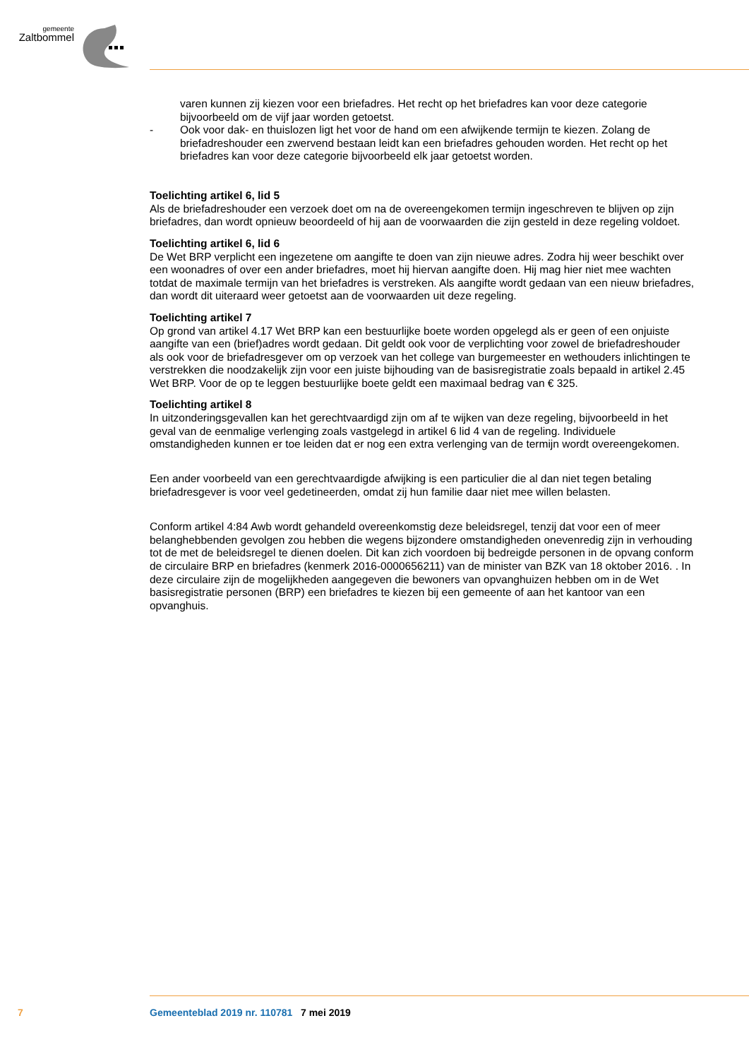gemeente
Zaltbommel
varen kunnen zij kiezen voor een briefadres. Het recht op het briefadres kan voor deze categorie bijvoorbeeld om de vijf jaar worden getoetst.
- Ook voor dak- en thuislozen ligt het voor de hand om een afwijkende termijn te kiezen. Zolang de briefadreshouder een zwervend bestaan leidt kan een briefadres gehouden worden. Het recht op het briefadres kan voor deze categorie bijvoorbeeld elk jaar getoetst worden.
Toelichting artikel 6, lid 5
Als de briefadreshouder een verzoek doet om na de overeengekomen termijn ingeschreven te blijven op zijn briefadres, dan wordt opnieuw beoordeeld of hij aan de voorwaarden die zijn gesteld in deze regeling voldoet.
Toelichting artikel 6, lid 6
De Wet BRP verplicht een ingezetene om aangifte te doen van zijn nieuwe adres. Zodra hij weer beschikt over een woonadres of over een ander briefadres, moet hij hiervan aangifte doen. Hij mag hier niet mee wachten totdat de maximale termijn van het briefadres is verstreken. Als aangifte wordt gedaan van een nieuw briefadres, dan wordt dit uiteraard weer getoetst aan de voorwaarden uit deze regeling.
Toelichting artikel 7
Op grond van artikel 4.17 Wet BRP kan een bestuurlijke boete worden opgelegd als er geen of een onjuiste aangifte van een (brief)adres wordt gedaan. Dit geldt ook voor de verplichting voor zowel de briefadreshouder als ook voor de briefadresgever om op verzoek van het college van burgemeester en wethouders inlichtingen te verstrekken die noodzakelijk zijn voor een juiste bijhouding van de basisregistratie zoals bepaald in artikel 2.45 Wet BRP. Voor de op te leggen bestuurlijke boete geldt een maximaal bedrag van € 325.
Toelichting artikel 8
In uitzonderingsgevallen kan het gerechtvaardigd zijn om af te wijken van deze regeling, bijvoorbeeld in het geval van de eenmalige verlenging zoals vastgelegd in artikel 6 lid 4 van de regeling. Individuele omstandigheden kunnen er toe leiden dat er nog een extra verlenging van de termijn wordt overeengekomen.
Een ander voorbeeld van een gerechtvaardigde afwijking is een particulier die al dan niet tegen betaling briefadresgever is voor veel gedetineerden, omdat zij hun familie daar niet mee willen belasten.
Conform artikel 4:84 Awb wordt gehandeld overeenkomstig deze beleidsregel, tenzij dat voor een of meer belanghebbenden gevolgen zou hebben die wegens bijzondere omstandigheden onevenredig zijn in verhouding tot de met de beleidsregel te dienen doelen. Dit kan zich voordoen bij bedreigde personen in de opvang conform de circulaire BRP en briefadres (kenmerk 2016-0000656211) van de minister van BZK van 18 oktober 2016. . In deze circulaire zijn de mogelijkheden aangegeven die bewoners van opvanghuizen hebben om in de Wet basisregistratie personen (BRP) een briefadres te kiezen bij een gemeente of aan het kantoor van een opvanghuis.
7 Gemeenteblad 2019 nr. 110781 7 mei 2019